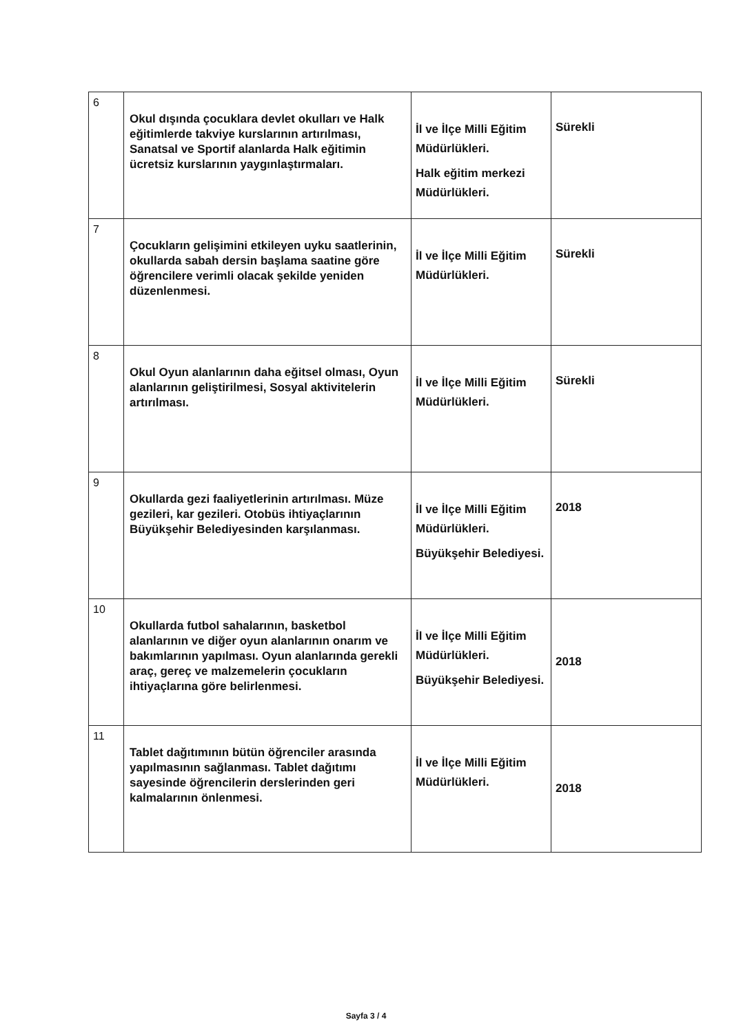| 6 | Okul dışında çocuklara devlet okulları ve Halk eğitimlerde takviye kurslarının artırılması, Sanatsal ve Sportif alanlarda Halk eğitimin ücretsiz kurslarının yaygınlaştırmaları. | İl ve İlçe Milli Eğitim Müdürlükleri. Halk eğitim merkezi Müdürlükleri. | Sürekli |
| 7 | Çocukların gelişimini etkileyen uyku saatlerinin, okullarda sabah dersin başlama saatine göre öğrencilere verimli olacak şekilde yeniden düzenlenmesi. | İl ve İlçe Milli Eğitim Müdürlükleri. | Sürekli |
| 8 | Okul Oyun alanlarının daha eğitsel olması, Oyun alanlarının geliştirilmesi, Sosyal aktivitelerin artırılması. | İl ve İlçe Milli Eğitim Müdürlükleri. | Sürekli |
| 9 | Okullarda gezi faaliyetlerinin artırılması. Müze gezileri, kar gezileri. Otobüs ihtiyaçlarının Büyükşehir Belediyesinden karşılanması. | İl ve İlçe Milli Eğitim Müdürlükleri. Büyükşehir Belediyesi. | 2018 |
| 10 | Okullarda futbol sahalarının, basketbol alanlarının ve diğer oyun alanlarının onarım ve bakımlarının yapılması. Oyun alanlarında gerekli araç, gereç ve malzemelerin çocukların ihtiyaçlarına göre belirlenmesi. | İl ve İlçe Milli Eğitim Müdürlükleri. Büyükşehir Belediyesi. | 2018 |
| 11 | Tablet dağıtımının bütün öğrenciler arasında yapılmasının sağlanması. Tablet dağıtımı sayesinde öğrencilerin derslerinden geri kalmalarının önlenmesi. | İl ve İlçe Milli Eğitim Müdürlükleri. | 2018 |
Sayfa 3 / 4